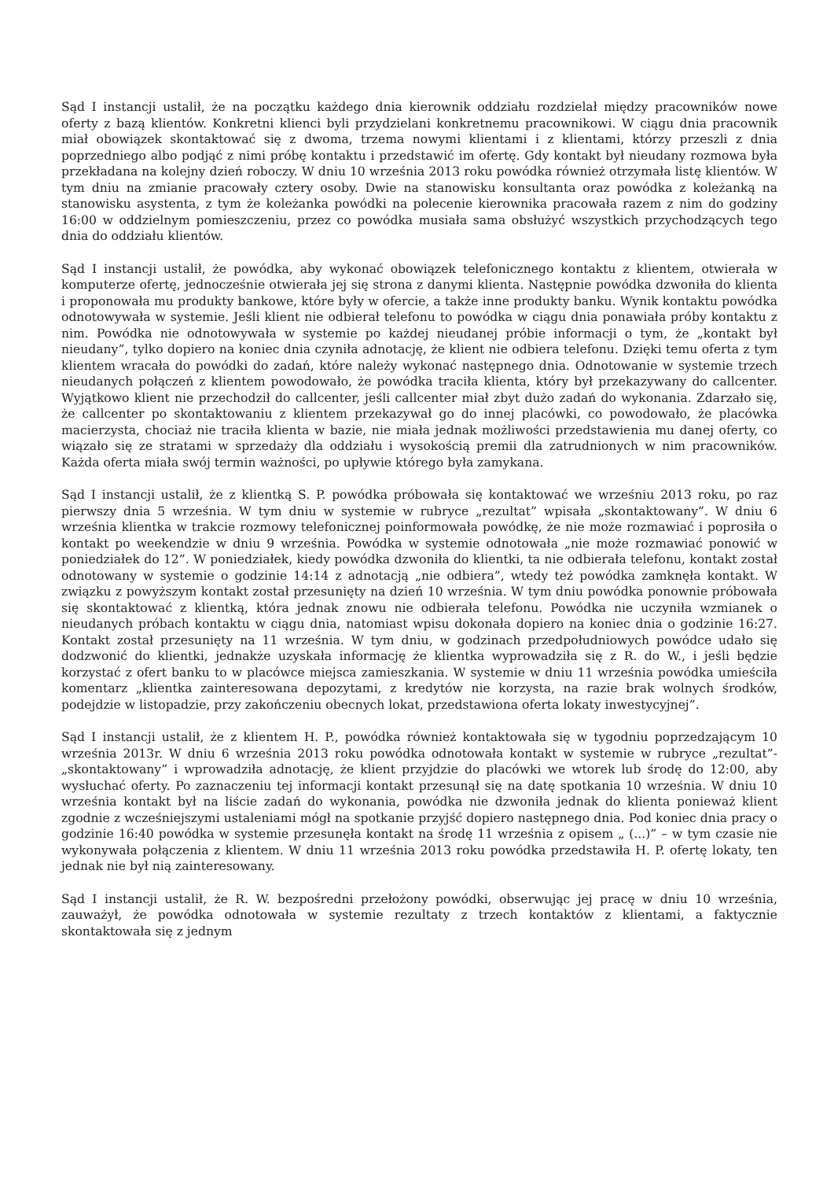Sąd I instancji ustalił, że na początku każdego dnia kierownik oddziału rozdzielał między pracowników nowe oferty z bazą klientów. Konkretni klienci byli przydzielani konkretnemu pracownikowi. W ciągu dnia pracownik miał obowiązek skontaktować się z dwoma, trzema nowymi klientami i z klientami, którzy przeszli z dnia poprzedniego albo podjąć z nimi próbę kontaktu i przedstawić im ofertę. Gdy kontakt był nieudany rozmowa była przekładana na kolejny dzień roboczy. W dniu 10 września 2013 roku powódka również otrzymała listę klientów. W tym dniu na zmianie pracowały cztery osoby. Dwie na stanowisku konsultanta oraz powódka z koleżanką na stanowisku asystenta, z tym że koleżanka powódki na polecenie kierownika pracowała razem z nim do godziny 16:00 w oddzielnym pomieszczeniu, przez co powódka musiała sama obsłużyć wszystkich przychodzących tego dnia do oddziału klientów.
Sąd I instancji ustalił, że powódka, aby wykonać obowiązek telefonicznego kontaktu z klientem, otwierała w komputerze ofertę, jednocześnie otwierała jej się strona z danymi klienta. Następnie powódka dzwoniła do klienta i proponowała mu produkty bankowe, które były w ofercie, a także inne produkty banku. Wynik kontaktu powódka odnotowywała w systemie. Jeśli klient nie odbierał telefonu to powódka w ciągu dnia ponawiała próby kontaktu z nim. Powódka nie odnotowywała w systemie po każdej nieudanej próbie informacji o tym, że „kontakt był nieudany”, tylko dopiero na koniec dnia czyniła adnotację, że klient nie odbiera telefonu. Dzięki temu oferta z tym klientem wracała do powódki do zadań, które należy wykonać następnego dnia. Odnotowanie w systemie trzech nieudanych połączeń z klientem powodowało, że powódka traciła klienta, który był przekazywany do callcenter. Wyjątkowo klient nie przechodził do callcenter, jeśli callcenter miał zbyt dużo zadań do wykonania. Zdarzało się, że callcenter po skontaktowaniu z klientem przekazywał go do innej placówki, co powodowało, że placówka macierzysta, chociaż nie traciła klienta w bazie, nie miała jednak możliwości przedstawienia mu danej oferty, co wiązało się ze stratami w sprzedaży dla oddziału i wysokością premii dla zatrudnionych w nim pracowników. Każda oferta miała swój termin ważności, po upływie którego była zamykana.
Sąd I instancji ustalił, że z klientką S. P. powódka próbowała się kontaktować we wrześniu 2013 roku, po raz pierwszy dnia 5 września. W tym dniu w systemie w rubryce „rezultat” wpisała „skontaktowany”. W dniu 6 września klientka w trakcie rozmowy telefonicznej poinformowała powódkę, że nie może rozmawiać i poprosiła o kontakt po weekendzie w dniu 9 września. Powódka w systemie odnotowała „nie może rozmawiać ponowić w poniedziałek do 12”. W poniedziałek, kiedy powódka dzwoniła do klientki, ta nie odbierała telefonu, kontakt został odnotowany w systemie o godzinie 14:14 z adnotacją „nie odbiera”, wtedy też powódka zamknęła kontakt. W związku z powyższym kontakt został przesunięty na dzień 10 września. W tym dniu powódka ponownie próbowała się skontaktować z klientką, która jednak znowu nie odbierała telefonu. Powódka nie uczyniła wzmianek o nieudanych próbach kontaktu w ciągu dnia, natomiast wpisu dokonała dopiero na koniec dnia o godzinie 16:27. Kontakt został przesunięty na 11 września. W tym dniu, w godzinach przedpołudniowych powódce udało się dodzwonić do klientki, jednakże uzyskała informację że klientka wyprowadziła się z R. do W., i jeśli będzie korzystać z ofert banku to w placówce miejsca zamieszkania. W systemie w dniu 11 września powódka umieściła komentarz „klientka zainteresowana depozytami, z kredytów nie korzysta, na razie brak wolnych środków, podejdzie w listopadzie, przy zakończeniu obecnych lokat, przedstawiona oferta lokaty inwestycyjnej”.
Sąd I instancji ustalił, że z klientem H. P., powódka również kontaktowała się w tygodniu poprzedzającym 10 września 2013r. W dniu 6 września 2013 roku powódka odnotowała kontakt w systemie w rubryce „rezultat”- „skontaktowany” i wprowadziła adnotację, że klient przyjdzie do placówki we wtorek lub środę do 12:00, aby wysłuchać oferty. Po zaznaczeniu tej informacji kontakt przesunął się na datę spotkania 10 września. W dniu 10 września kontakt był na liście zadań do wykonania, powódka nie dzwoniła jednak do klienta ponieważ klient zgodnie z wcześniejszymi ustaleniami mógł na spotkanie przyjść dopiero następnego dnia. Pod koniec dnia pracy o godzinie 16:40 powódka w systemie przesunęła kontakt na środę 11 września z opisem „ (...)” – w tym czasie nie wykonywała połączenia z klientem. W dniu 11 września 2013 roku powódka przedstawiła H. P. ofertę lokaty, ten jednak nie był nią zainteresowany.
Sąd I instancji ustalił, że R. W. bezpośredni przełożony powódki, obserwując jej pracę w dniu 10 września, zauważył, że powódka odnotowała w systemie rezultaty z trzech kontaktów z klientami, a faktycznie skontaktowała się z jednym